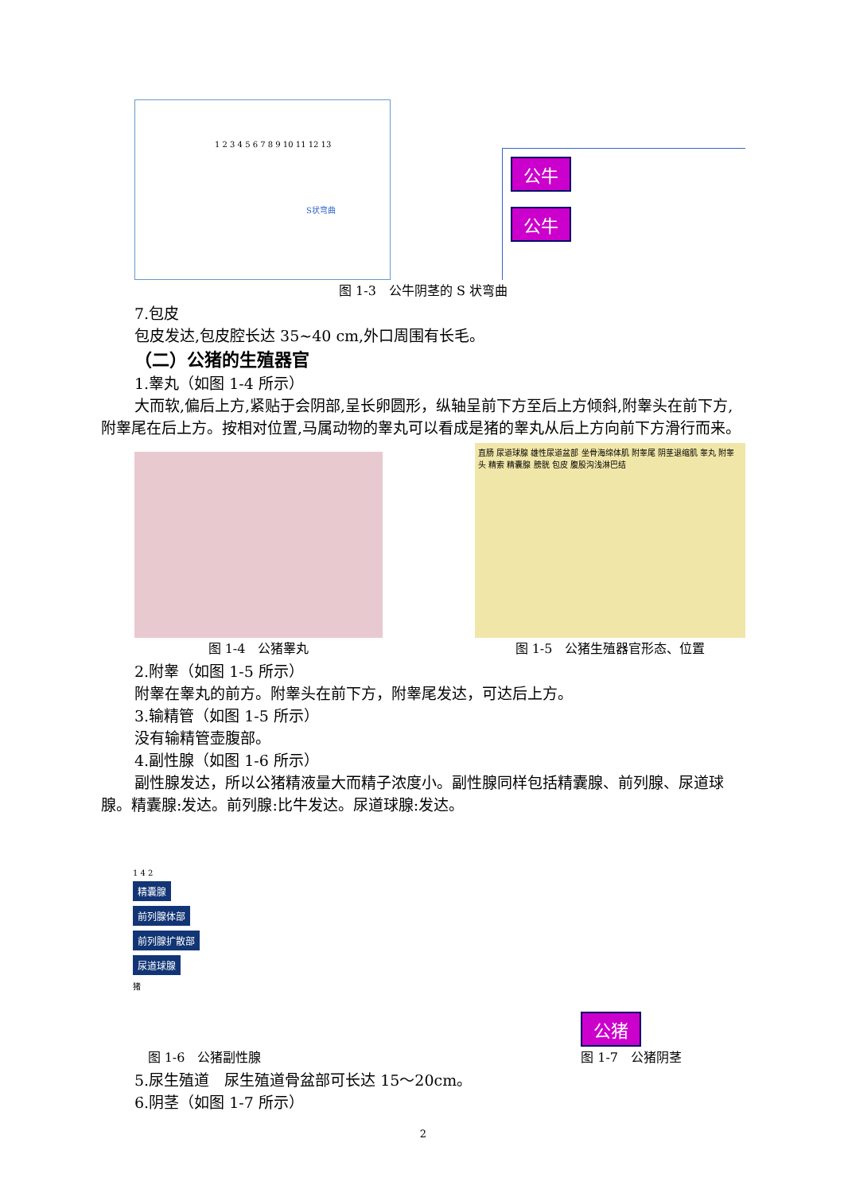S状弯曲
1 2 3 4 5 6 7 8 9 10 11 12 13
公牛
公牛
图 1-3　公牛阴茎的 S 状弯曲
7.包皮
包皮发达,包皮腔长达 35~40 cm,外口周围有长毛。
（二）公猪的生殖器官
1.睾丸（如图 1-4 所示）
大而软,偏后上方,紧贴于会阴部,呈长卵圆形，纵轴呈前下方至后上方倾斜,附睾头在前下方,附睾尾在后上方。按相对位置,马属动物的睾丸可以看成是猪的睾丸从后上方向前下方滑行而来。
图 1-4　公猪睾丸
直肠 尿道球腺 雄性尿道盆部 坐骨海绵体肌 附睾尾 阴茎退缩肌 睾丸 附睾头 精索 精囊腺 膀胱 包皮 腹股沟浅淋巴结
图 1-5　公猪生殖器官形态、位置
2.附睾（如图 1-5 所示）
附睾在睾丸的前方。附睾头在前下方，附睾尾发达，可达后上方。
3.输精管（如图 1-5 所示）
没有输精管壶腹部。
4.副性腺（如图 1-6 所示）
副性腺发达，所以公猪精液量大而精子浓度小。副性腺同样包括精囊腺、前列腺、尿道球腺。精囊腺:发达。前列腺:比牛发达。尿道球腺:发达。
1 4 2
精囊腺
前列腺体部
前列腺扩散部
尿道球腺
猪
图 1-6　公猪副性腺
公猪
图 1-7　公猪阴茎
5.尿生殖道　尿生殖道骨盆部可长达 15～20cm。
6.阴茎（如图 1-7 所示）
2